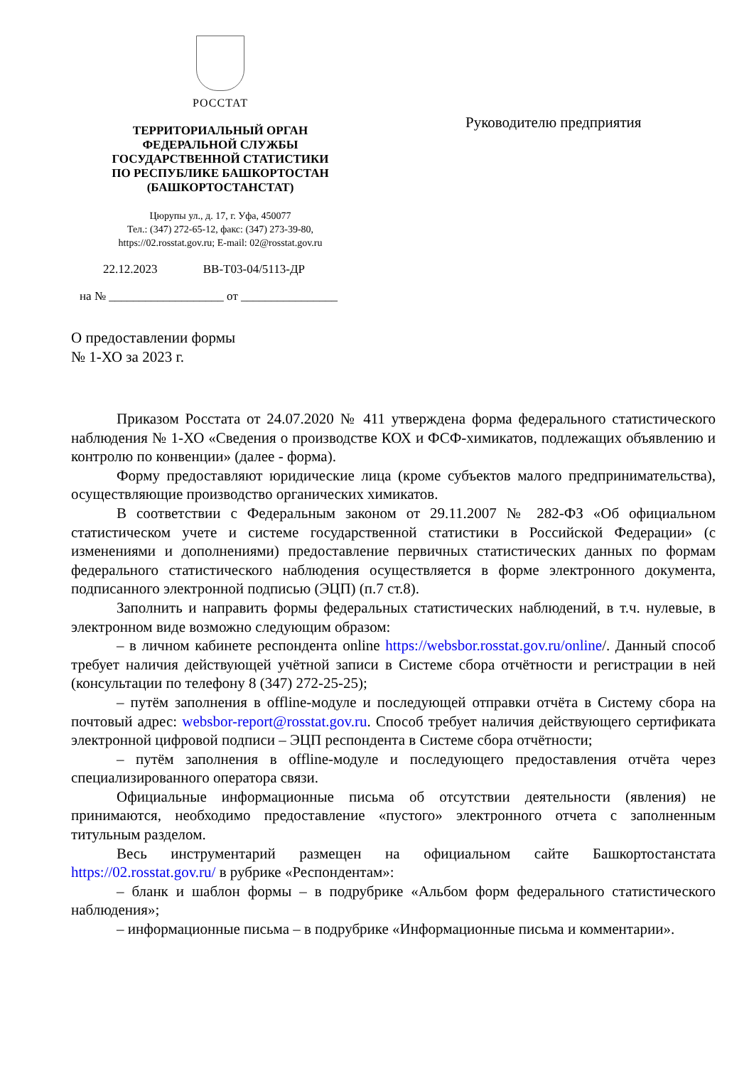РОССТАТ
ТЕРРИТОРИАЛЬНЫЙ ОРГАН
ФЕДЕРАЛЬНОЙ СЛУЖБЫ
ГОСУДАРСТВЕННОЙ СТАТИСТИКИ
ПО РЕСПУБЛИКЕ БАШКОРТОСТАН
(БАШКОРТОСТАНСТАТ)
Цюрупы ул., д. 17, г. Уфа, 450077
Тел.: (347) 272-65-12, факс: (347) 273-39-80,
https://02.rosstat.gov.ru; E-mail: 02@rosstat.gov.ru
22.12.2023 ВВ-Т03-04/5113-ДР
на № ___________________ от ________________
Руководителю предприятия
О предоставлении формы
№ 1-ХО за 2023 г.
Приказом Росстата от 24.07.2020 № 411 утверждена форма федерального статистического наблюдения № 1-ХО «Сведения о производстве КОХ и ФСФ-химикатов, подлежащих объявлению и контролю по конвенции» (далее - форма).
Форму предоставляют юридические лица (кроме субъектов малого предпринимательства), осуществляющие производство органических химикатов.
В соответствии с Федеральным законом от 29.11.2007 № 282-ФЗ «Об официальном статистическом учете и системе государственной статистики в Российской Федерации» (с изменениями и дополнениями) предоставление первичных статистических данных по формам федерального статистического наблюдения осуществляется в форме электронного документа, подписанного электронной подписью (ЭЦП) (п.7 ст.8).
Заполнить и направить формы федеральных статистических наблюдений, в т.ч. нулевые, в электронном виде возможно следующим образом:
– в личном кабинете респондента online https://websbor.rosstat.gov.ru/online/. Данный способ требует наличия действующей учётной записи в Системе сбора отчётности и регистрации в ней (консультации по телефону 8 (347) 272-25-25);
– путём заполнения в offline-модуле и последующей отправки отчёта в Систему сбора на почтовый адрес: websbor-report@rosstat.gov.ru. Способ требует наличия действующего сертификата электронной цифровой подписи – ЭЦП респондента в Системе сбора отчётности;
– путём заполнения в offline-модуле и последующего предоставления отчёта через специализированного оператора связи.
Официальные информационные письма об отсутствии деятельности (явления) не принимаются, необходимо предоставление «пустого» электронного отчета с заполненным титульным разделом.
Весь инструментарий размещен на официальном сайте Башкортостанстата https://02.rosstat.gov.ru/ в рубрике «Респондентам»:
– бланк и шаблон формы – в подрубрике «Альбом форм федерального статистического наблюдения»;
– информационные письма – в подрубрике «Информационные письма и комментарии».